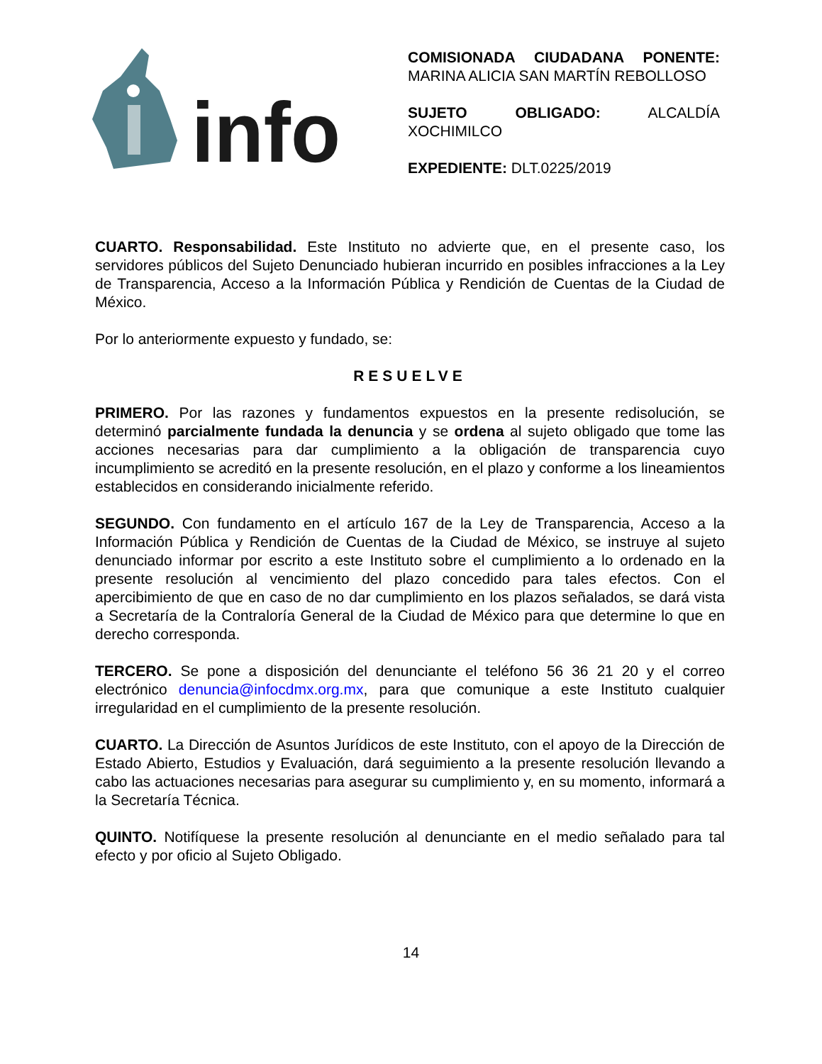info
COMISIONADA CIUDADANA PONENTE: MARINA ALICIA SAN MARTÍN REBOLLOSO
SUJETO OBLIGADO: ALCALDÍA XOCHIMILCO
EXPEDIENTE: DLT.0225/2019
CUARTO. Responsabilidad. Este Instituto no advierte que, en el presente caso, los servidores públicos del Sujeto Denunciado hubieran incurrido en posibles infracciones a la Ley de Transparencia, Acceso a la Información Pública y Rendición de Cuentas de la Ciudad de México.
Por lo anteriormente expuesto y fundado, se:
RESUELVE
PRIMERO. Por las razones y fundamentos expuestos en la presente redisolución, se determinó parcialmente fundada la denuncia y se ordena al sujeto obligado que tome las acciones necesarias para dar cumplimiento a la obligación de transparencia cuyo incumplimiento se acreditó en la presente resolución, en el plazo y conforme a los lineamientos establecidos en considerando inicialmente referido.
SEGUNDO. Con fundamento en el artículo 167 de la Ley de Transparencia, Acceso a la Información Pública y Rendición de Cuentas de la Ciudad de México, se instruye al sujeto denunciado informar por escrito a este Instituto sobre el cumplimiento a lo ordenado en la presente resolución al vencimiento del plazo concedido para tales efectos. Con el apercibimiento de que en caso de no dar cumplimiento en los plazos señalados, se dará vista a Secretaría de la Contraloría General de la Ciudad de México para que determine lo que en derecho corresponda.
TERCERO. Se pone a disposición del denunciante el teléfono 56 36 21 20 y el correo electrónico denuncia@infocdmx.org.mx, para que comunique a este Instituto cualquier irregularidad en el cumplimiento de la presente resolución.
CUARTO. La Dirección de Asuntos Jurídicos de este Instituto, con el apoyo de la Dirección de Estado Abierto, Estudios y Evaluación, dará seguimiento a la presente resolución llevando a cabo las actuaciones necesarias para asegurar su cumplimiento y, en su momento, informará a la Secretaría Técnica.
QUINTO. Notifíquese la presente resolución al denunciante en el medio señalado para tal efecto y por oficio al Sujeto Obligado.
14